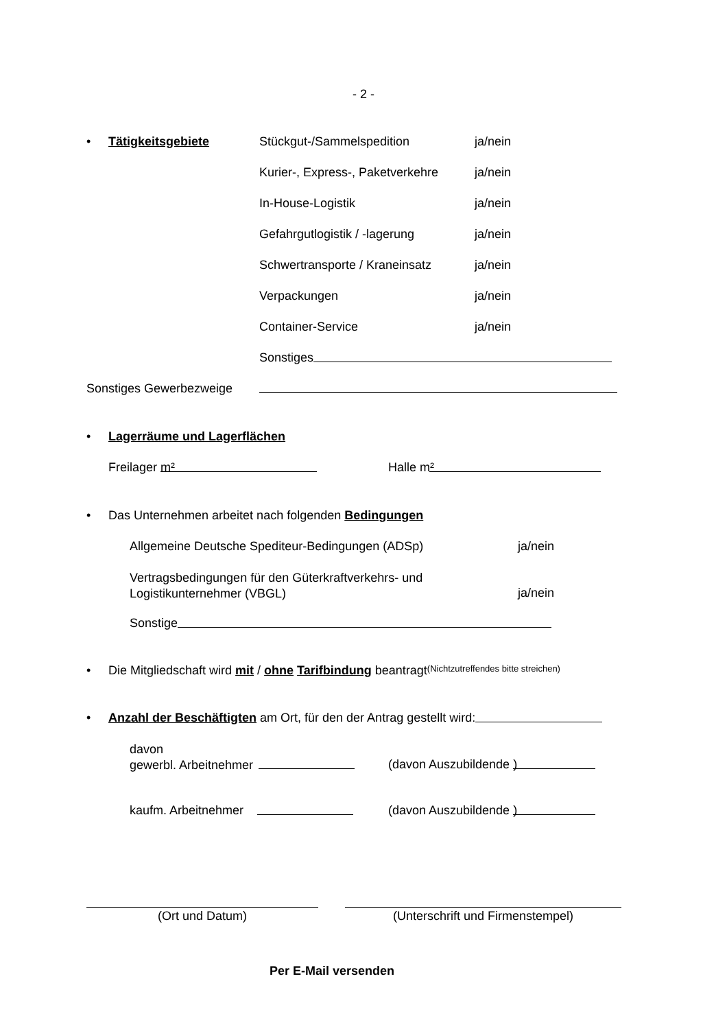- 2 -
• Tätigkeitsgebiete Stückgut-/Sammelspedition ja/nein
Kurier-, Express-, Paketverkehre ja/nein
In-House-Logistik ja/nein
Gefahrgutlogistik / -lagerung ja/nein
Schwertransporte / Kraneinsatz ja/nein
Verpackungen ja/nein
Container-Service ja/nein
Sonstiges
Sonstiges Gewerbezweige • Lagerräume und Lagerflächen Freilager m² Halle m²
• Das Unternehmen arbeitet nach folgenden Bedingungen Allgemeine Deutsche Spediteur-Bedingungen (ADSp) ja/nein
Vertragsbedingungen für den Güterkraftverkehrs- und
Logistikunternehmer (VBGL)
ja/nein
Sonstige
• Die Mitgliedschaft wird mit / ohne Tarifbindung beantragt (Nichtzutreffendes bitte streichen)
• Anzahl der Beschäftigten am Ort, für den der Antrag gestellt wird:
davon
gewerbl. Arbeitnehmer
(davon Auszubildende )
kaufm. Arbeitnehmer (davon Auszubildende )
(Ort und Datum) (Unterschrift und Firmenstempel)
Per E-Mail versenden